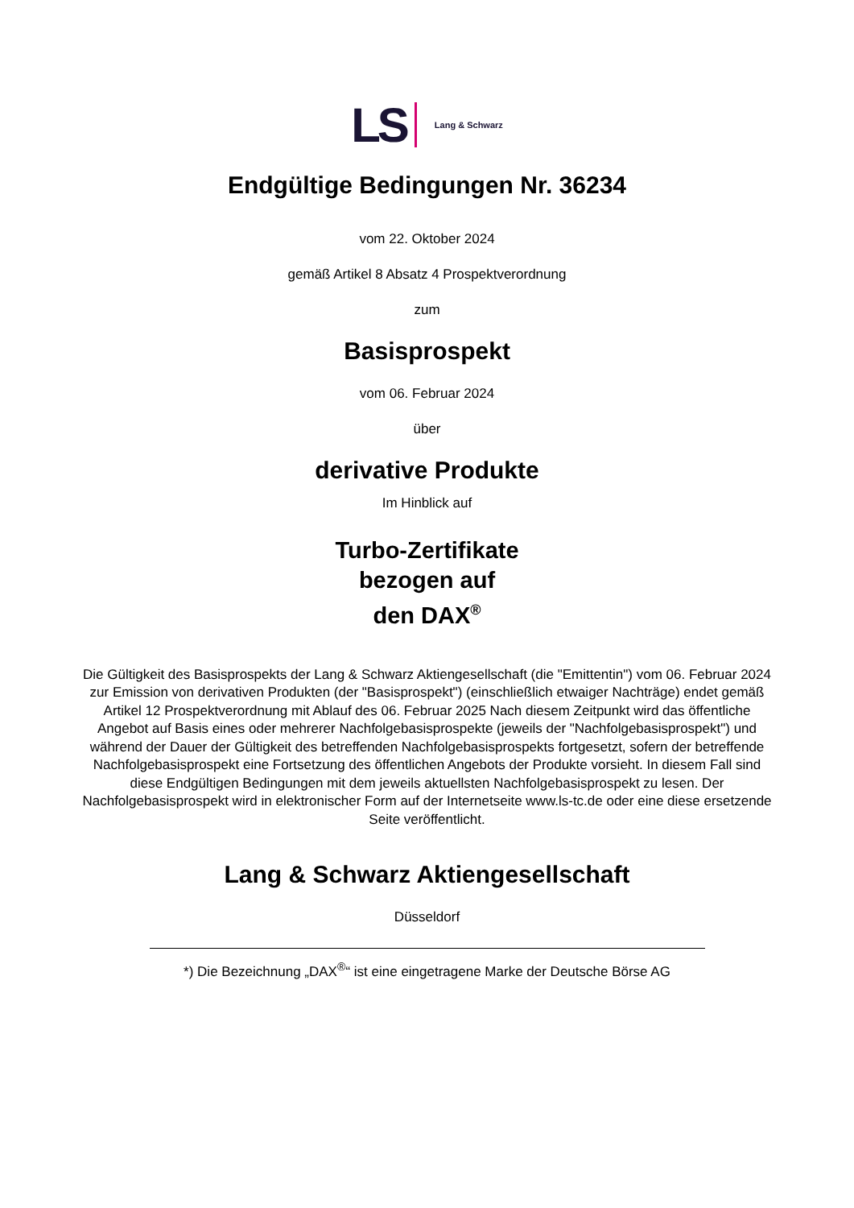LS Lang & Schwarz
Endgültige Bedingungen Nr. 36234
vom 22. Oktober 2024
gemäß Artikel 8 Absatz 4 Prospektverordnung
zum
Basisprospekt
vom 06. Februar 2024
über
derivative Produkte
Im Hinblick auf
Turbo-Zertifikate
bezogen auf
den DAX<sup>®</sup>
Die Gültigkeit des Basisprospekts der Lang & Schwarz Aktiengesellschaft (die "Emittentin") vom 06. Februar 2024 zur Emission von derivativen Produkten (der "Basisprospekt") (einschließlich etwaiger Nachträge) endet gemäß Artikel 12 Prospektverordnung mit Ablauf des 06. Februar 2025 Nach diesem Zeitpunkt wird das öffentliche Angebot auf Basis eines oder mehrerer Nachfolgebasisprospekte (jeweils der "Nachfolgebasisprospekt") und während der Dauer der Gültigkeit des betreffenden Nachfolgebasisprospekts fortgesetzt, sofern der betreffende Nachfolgebasisprospekt eine Fortsetzung des öffentlichen Angebots der Produkte vorsieht. In diesem Fall sind diese Endgültigen Bedingungen mit dem jeweils aktuellsten Nachfolgebasisprospekt zu lesen. Der Nachfolgebasisprospekt wird in elektronischer Form auf der Internetseite www.ls-tc.de oder eine diese ersetzende Seite veröffentlicht.
Lang & Schwarz Aktiengesellschaft
Düsseldorf
*) Die Bezeichnung „DAX<sup>®</sup>“ ist eine eingetragene Marke der Deutsche Börse AG